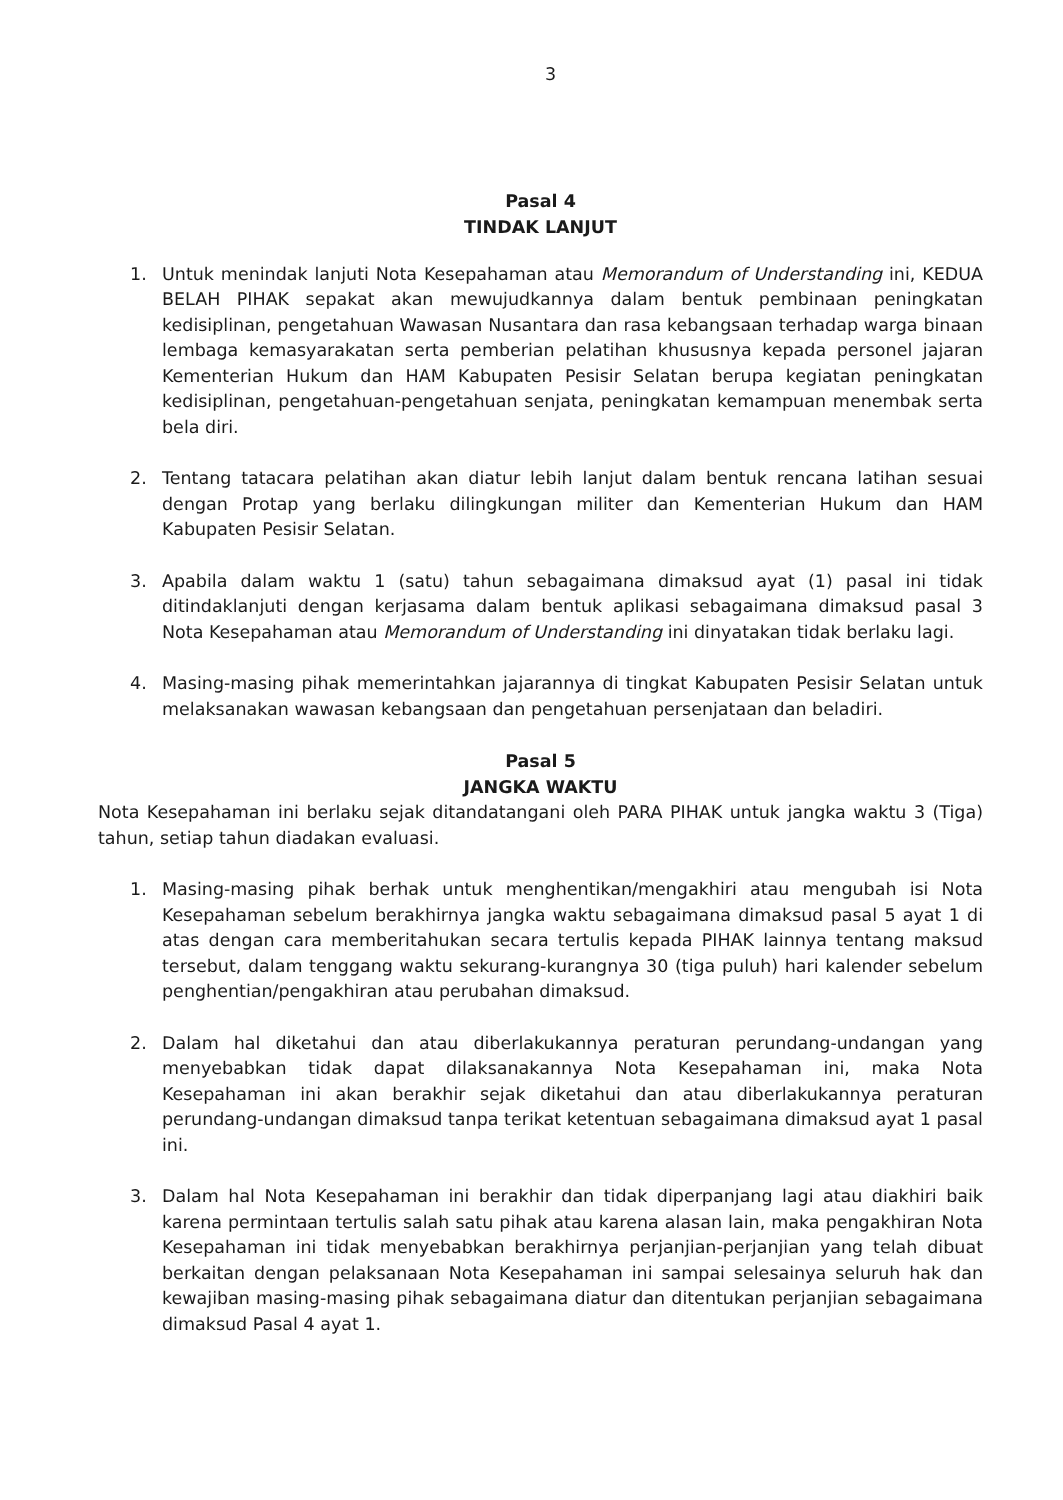3
Pasal 4
TINDAK LANJUT
1. Untuk menindak lanjuti Nota Kesepahaman atau Memorandum of Understanding ini, KEDUA BELAH PIHAK sepakat akan mewujudkannya dalam bentuk pembinaan peningkatan kedisiplinan, pengetahuan Wawasan Nusantara dan rasa kebangsaan terhadap warga binaan lembaga kemasyarakatan serta pemberian pelatihan khususnya kepada personel jajaran Kementerian Hukum dan HAM Kabupaten Pesisir Selatan berupa kegiatan peningkatan kedisiplinan, pengetahuan-pengetahuan senjata, peningkatan kemampuan menembak serta bela diri.
2. Tentang tatacara pelatihan akan diatur lebih lanjut dalam bentuk rencana latihan sesuai dengan Protap yang berlaku dilingkungan militer dan Kementerian Hukum dan HAM Kabupaten Pesisir Selatan.
3. Apabila dalam waktu 1 (satu) tahun sebagaimana dimaksud ayat (1) pasal ini tidak ditindaklanjuti dengan kerjasama dalam bentuk aplikasi sebagaimana dimaksud pasal 3 Nota Kesepahaman atau Memorandum of Understanding ini dinyatakan tidak berlaku lagi.
4. Masing-masing pihak memerintahkan jajarannya di tingkat Kabupaten Pesisir Selatan untuk melaksanakan wawasan kebangsaan dan pengetahuan persenjataan dan beladiri.
Pasal 5
JANGKA WAKTU
Nota Kesepahaman ini berlaku sejak ditandatangani oleh PARA PIHAK untuk jangka waktu 3 (Tiga) tahun, setiap tahun diadakan evaluasi.
1. Masing-masing pihak berhak untuk menghentikan/mengakhiri atau mengubah isi Nota Kesepahaman sebelum berakhirnya jangka waktu sebagaimana dimaksud pasal 5 ayat 1 di atas dengan cara memberitahukan secara tertulis kepada PIHAK lainnya tentang maksud tersebut, dalam tenggang waktu sekurang-kurangnya 30 (tiga puluh) hari kalender sebelum penghentian/pengakhiran atau perubahan dimaksud.
2. Dalam hal diketahui dan atau diberlakukannya peraturan perundang-undangan yang menyebabkan tidak dapat dilaksanakannya Nota Kesepahaman ini, maka Nota Kesepahaman ini akan berakhir sejak diketahui dan atau diberlakukannya peraturan perundang-undangan dimaksud tanpa terikat ketentuan sebagaimana dimaksud ayat 1 pasal ini.
3. Dalam hal Nota Kesepahaman ini berakhir dan tidak diperpanjang lagi atau diakhiri baik karena permintaan tertulis salah satu pihak atau karena alasan lain, maka pengakhiran Nota Kesepahaman ini tidak menyebabkan berakhirnya perjanjian-perjanjian yang telah dibuat berkaitan dengan pelaksanaan Nota Kesepahaman ini sampai selesainya seluruh hak dan kewajiban masing-masing pihak sebagaimana diatur dan ditentukan perjanjian sebagaimana dimaksud Pasal 4 ayat 1.